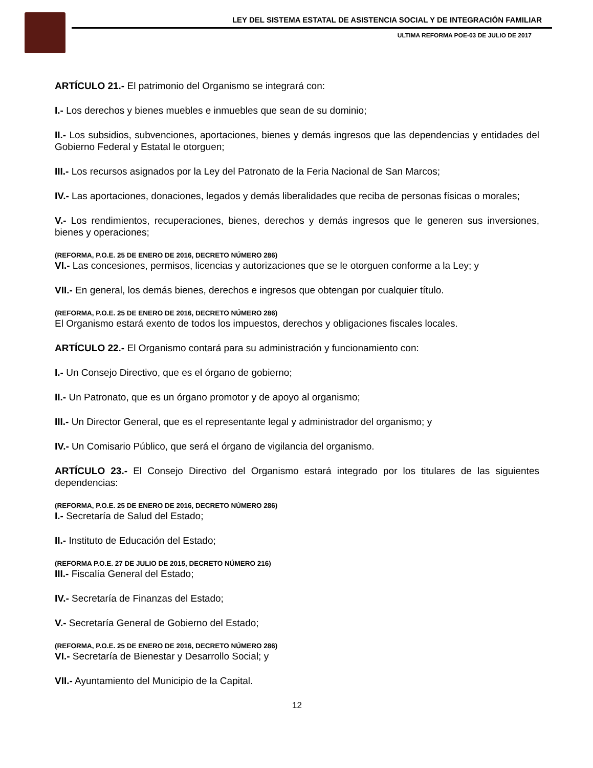LEY DEL SISTEMA ESTATAL DE ASISTENCIA SOCIAL Y DE INTEGRACIÓN FAMILIAR
ULTIMA REFORMA POE-03 DE JULIO DE 2017
ARTÍCULO 21.- El patrimonio del Organismo se integrará con:
I.- Los derechos y bienes muebles e inmuebles que sean de su dominio;
II.- Los subsidios, subvenciones, aportaciones, bienes y demás ingresos que las dependencias y entidades del Gobierno Federal y Estatal le otorguen;
III.- Los recursos asignados por la Ley del Patronato de la Feria Nacional de San Marcos;
IV.- Las aportaciones, donaciones, legados y demás liberalidades que reciba de personas físicas o morales;
V.- Los rendimientos, recuperaciones, bienes, derechos y demás ingresos que le generen sus inversiones, bienes y operaciones;
(REFORMA, P.O.E. 25 DE ENERO DE 2016, DECRETO NÚMERO 286)
VI.- Las concesiones, permisos, licencias y autorizaciones que se le otorguen conforme a la Ley; y
VII.- En general, los demás bienes, derechos e ingresos que obtengan por cualquier título.
(REFORMA, P.O.E. 25 DE ENERO DE 2016, DECRETO NÚMERO 286)
El Organismo estará exento de todos los impuestos, derechos y obligaciones fiscales locales.
ARTÍCULO 22.- El Organismo contará para su administración y funcionamiento con:
I.- Un Consejo Directivo, que es el órgano de gobierno;
II.- Un Patronato, que es un órgano promotor y de apoyo al organismo;
III.- Un Director General, que es el representante legal y administrador del organismo; y
IV.- Un Comisario Público, que será el órgano de vigilancia del organismo.
ARTÍCULO 23.- El Consejo Directivo del Organismo estará integrado por los titulares de las siguientes dependencias:
(REFORMA, P.O.E. 25 DE ENERO DE 2016, DECRETO NÚMERO 286)
I.- Secretaría de Salud del Estado;
II.- Instituto de Educación del Estado;
(REFORMA P.O.E. 27 DE JULIO DE 2015, DECRETO NÚMERO 216)
III.- Fiscalía General del Estado;
IV.- Secretaría de Finanzas del Estado;
V.- Secretaría General de Gobierno del Estado;
(REFORMA, P.O.E. 25 DE ENERO DE 2016, DECRETO NÚMERO 286)
VI.- Secretaría de Bienestar y Desarrollo Social; y
VII.- Ayuntamiento del Municipio de la Capital.
12